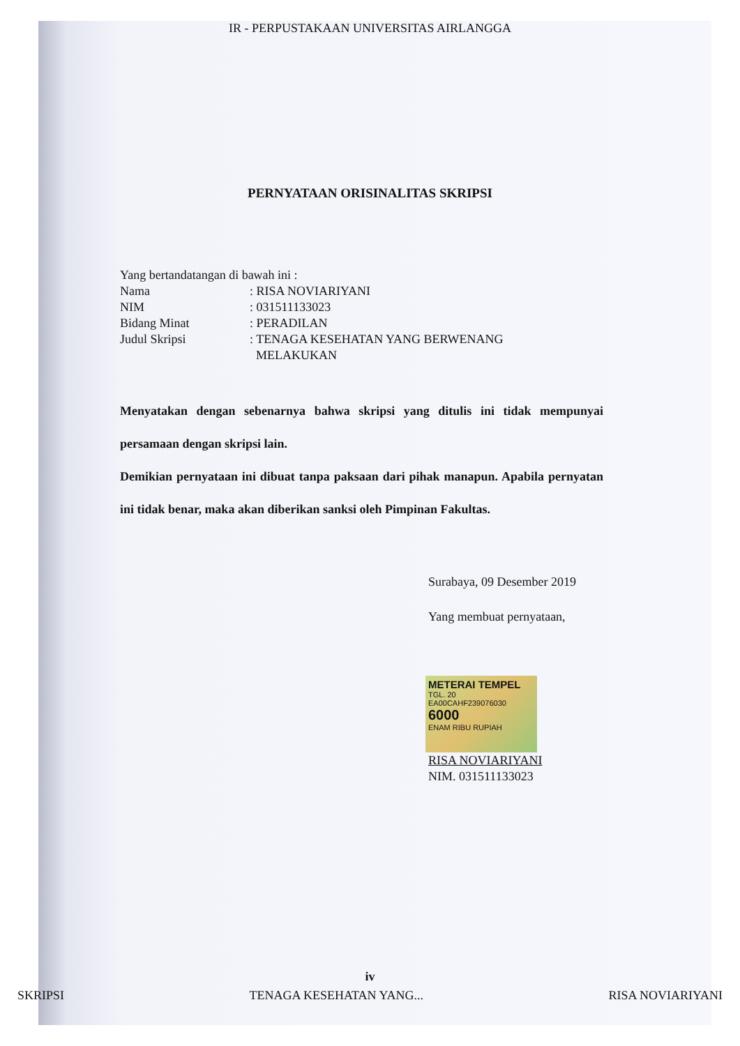IR - PERPUSTAKAAN UNIVERSITAS AIRLANGGA
PERNYATAAN ORISINALITAS SKRIPSI
Yang bertandatangan di bawah ini :
Nama: RISA NOVIARIYANI
NIM: 031511133023
Bidang Minat: PERADILAN
Judul Skripsi: TENAGA KESEHATAN YANG BERWENANG
MELAKUKAN
Menyatakan dengan sebenarnya bahwa skripsi yang ditulis ini tidak mempunyai persamaan dengan skripsi lain.
Demikian pernyataan ini dibuat tanpa paksaan dari pihak manapun. Apabila pernyatan ini tidak benar, maka akan diberikan sanksi oleh Pimpinan Fakultas.
Surabaya, 09 Desember 2019
Yang membuat pernyataan,
METERAI TEMPEL
TGL. 20
EA00CAHF239076030
6000
ENAM RIBU RUPIAH
RISA NOVIARIYANI
NIM. 031511133023
iv
SKRIPSI TENAGA KESEHATAN YANG... RISA NOVIARIYANI